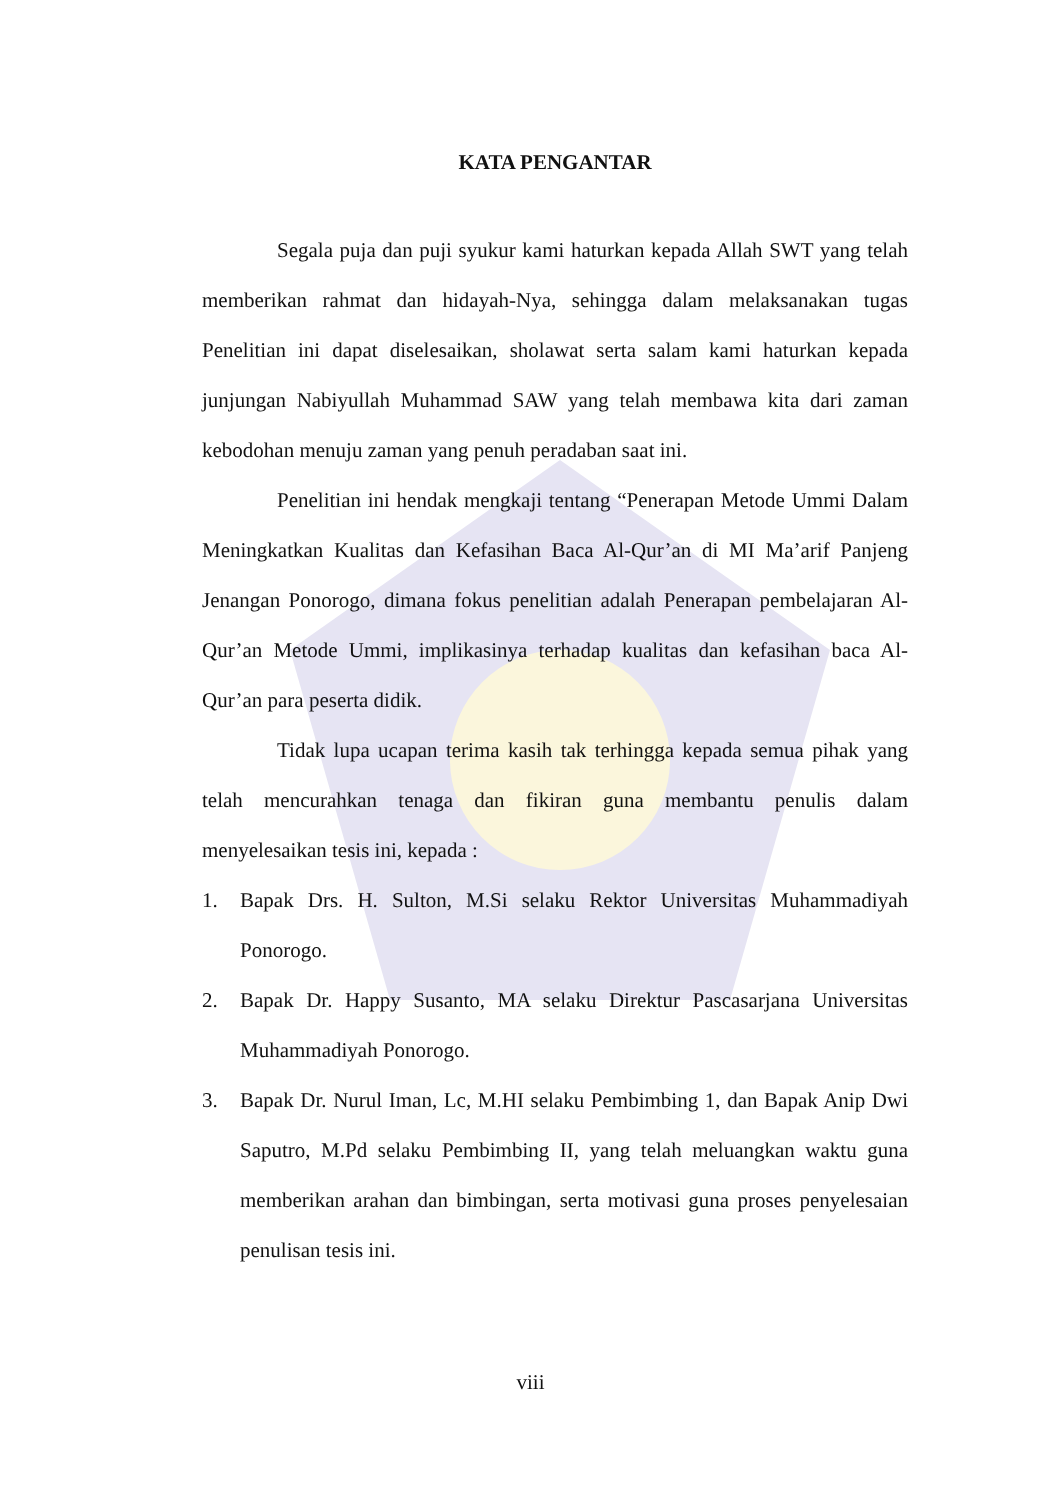KATA PENGANTAR
Segala puja dan puji syukur kami haturkan kepada Allah SWT yang telah memberikan rahmat dan hidayah-Nya, sehingga dalam melaksanakan tugas Penelitian ini dapat diselesaikan, sholawat serta salam kami haturkan kepada junjungan Nabiyullah Muhammad SAW yang telah membawa kita dari zaman kebodohan menuju zaman yang penuh peradaban saat ini.
Penelitian ini hendak mengkaji tentang “Penerapan Metode Ummi Dalam Meningkatkan Kualitas dan Kefasihan Baca Al-Qur’an di MI Ma’arif Panjeng Jenangan Ponorogo, dimana fokus penelitian adalah Penerapan pembelajaran Al-Qur’an Metode Ummi, implikasinya terhadap kualitas dan kefasihan baca Al-Qur’an para peserta didik.
Tidak lupa ucapan terima kasih tak terhingga kepada semua pihak yang telah mencurahkan tenaga dan fikiran guna membantu penulis dalam menyelesaikan tesis ini, kepada :
1. Bapak Drs. H. Sulton, M.Si selaku Rektor Universitas Muhammadiyah Ponorogo.
2. Bapak Dr. Happy Susanto, MA selaku Direktur Pascasarjana Universitas Muhammadiyah Ponorogo.
3. Bapak Dr. Nurul Iman, Lc, M.HI selaku Pembimbing 1, dan Bapak Anip Dwi Saputro, M.Pd selaku Pembimbing II, yang telah meluangkan waktu guna memberikan arahan dan bimbingan, serta motivasi guna proses penyelesaian penulisan tesis ini.
viii